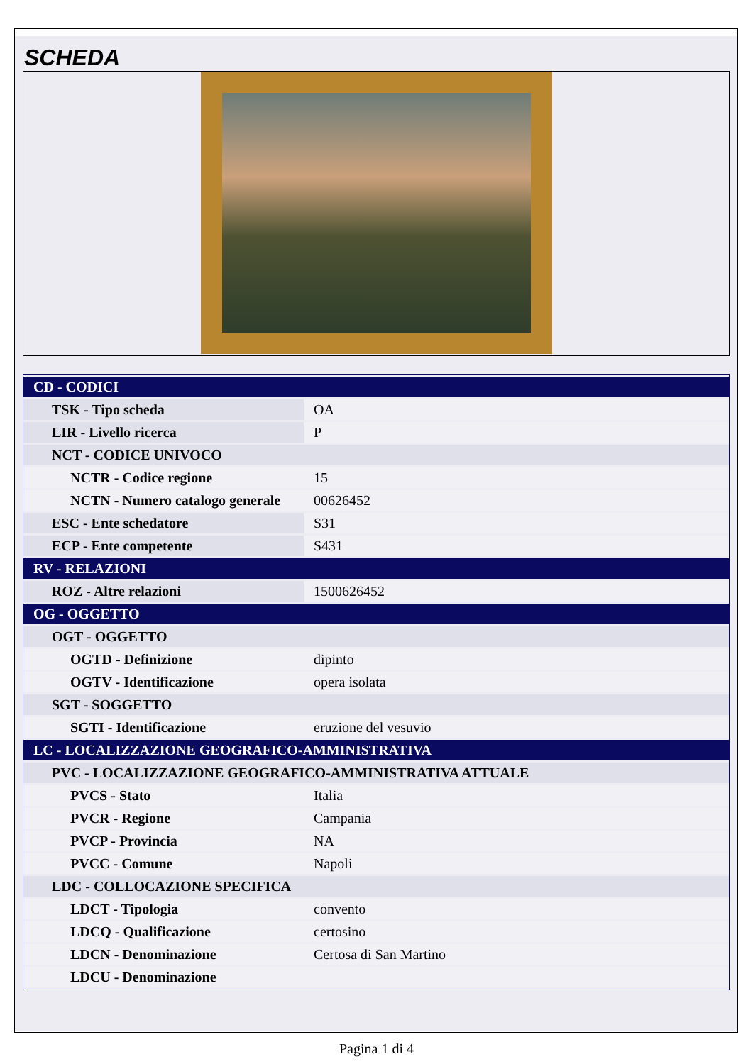SCHEDA
| CD - CODICI | |
| TSK - Tipo scheda | OA |
| LIR - Livello ricerca | P |
| NCT - CODICE UNIVOCO | |
| NCTR - Codice regione | 15 |
| NCTN - Numero catalogo generale | 00626452 |
| ESC - Ente schedatore | S31 |
| ECP - Ente competente | S431 |
| RV - RELAZIONI | |
| ROZ - Altre relazioni | 1500626452 |
| OG - OGGETTO | |
| OGT - OGGETTO | |
| OGTD - Definizione | dipinto |
| OGTV - Identificazione | opera isolata |
| SGT - SOGGETTO | |
| SGTI - Identificazione | eruzione del vesuvio |
| LC - LOCALIZZAZIONE GEOGRAFICO-AMMINISTRATIVA | |
| PVC - LOCALIZZAZIONE GEOGRAFICO-AMMINISTRATIVA ATTUALE | |
| PVCS - Stato | Italia |
| PVCR - Regione | Campania |
| PVCP - Provincia | NA |
| PVCC - Comune | Napoli |
| LDC - COLLOCAZIONE SPECIFICA | |
| LDCT - Tipologia | convento |
| LDCQ - Qualificazione | certosino |
| LDCN - Denominazione | Certosa di San Martino |
| LDCU - Denominazione | |
Pagina 1 di 4